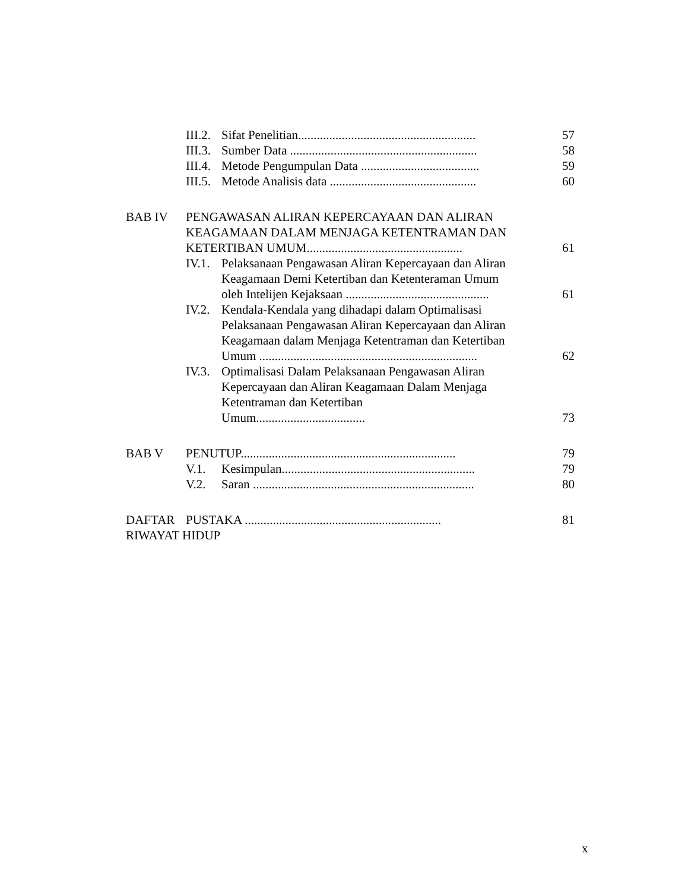III.2.
Sifat Penelitian.........................................................
57
III.3.
Sumber Data ............................................................
58
III.4.
Metode Pengumpulan Data ......................................
59
III.5.
Metode Analisis data ...............................................
60
BAB IV PENGAWASAN ALIRAN KEPERCAYAAN DAN ALIRAN KEAGAMAAN DALAM MENJAGA KETENTRAMAN DAN KETERTIBAN UMUM..................................................
61
IV.1.
Pelaksanaan Pengawasan Aliran Kepercayaan dan Aliran Keagamaan Demi Ketertiban dan Ketenteraman Umum oleh Intelijen Kejaksaan ..............................................
61
IV.2.
Kendala-Kendala yang dihadapi dalam Optimalisasi Pelaksanaan Pengawasan Aliran Kepercayaan dan Aliran Keagamaan dalam Menjaga Ketentraman dan Ketertiban Umum ......................................................................
62
IV.3.
Optimalisasi Dalam Pelaksanaan Pengawasan Aliran Kepercayaan dan Aliran Keagamaan Dalam Menjaga Ketentraman dan Ketertiban Umum...................................
73
BAB V PENUTUP.....................................................................
79
V.1. Kesimpulan..............................................................
79
V.2. Saran .......................................................................
80
DAFTAR PUSTAKA ...............................................................
81
RIWAYAT HIDUP
x